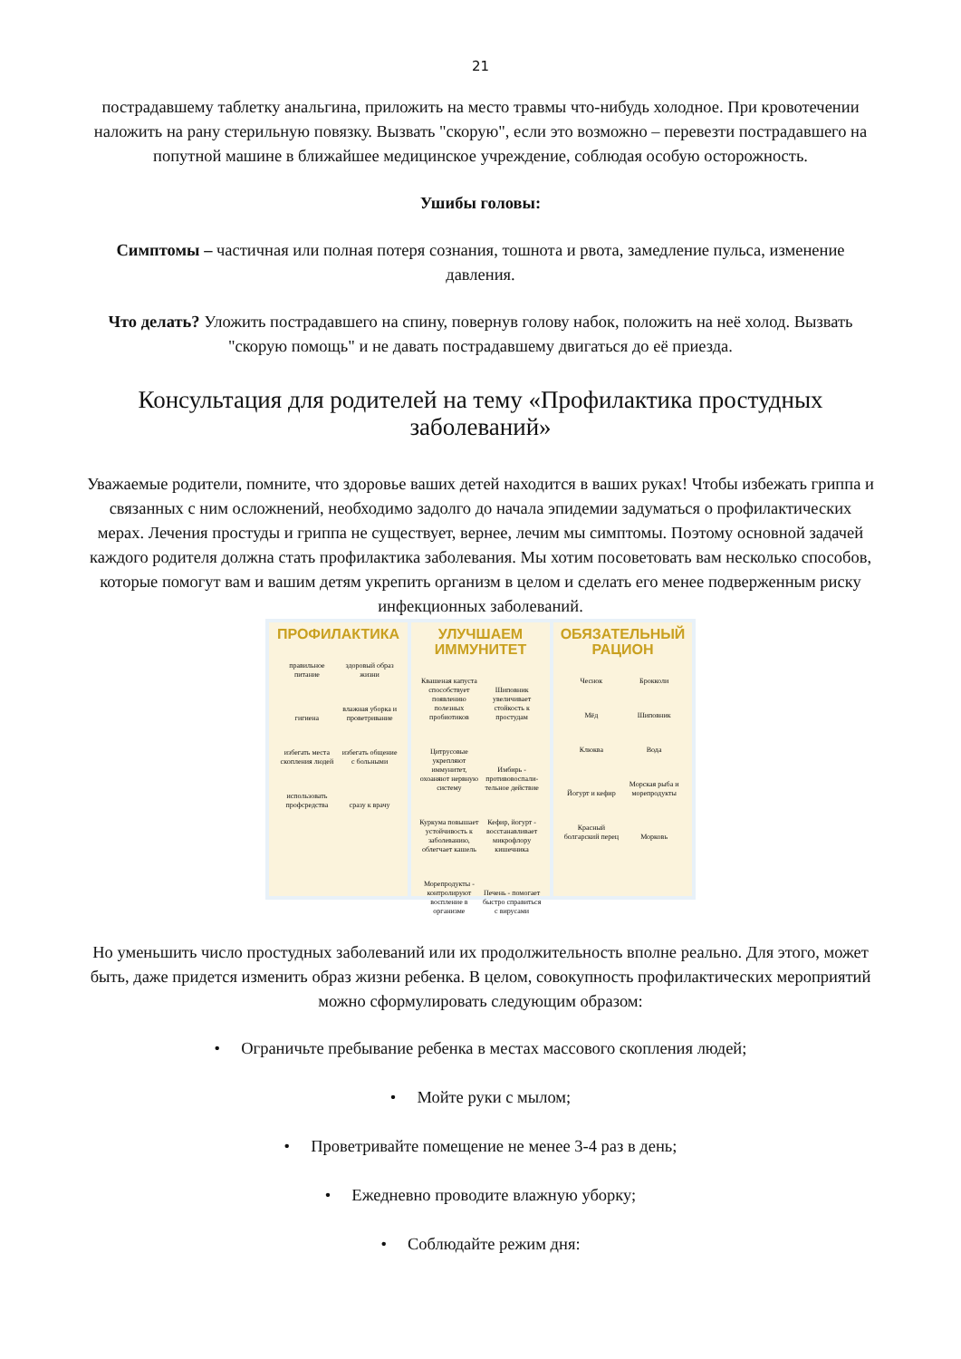21
пострадавшему таблетку анальгина, приложить на место травмы что-нибудь холодное. При кровотечении наложить на рану стерильную повязку. Вызвать "скорую", если это возможно – перевезти пострадавшего на попутной машине в ближайшее медицинское учреждение, соблюдая особую осторожность.
Ушибы головы:
Симптомы – частичная или полная потеря сознания, тошнота и рвота, замедление пульса, изменение давления.
Что делать? Уложить пострадавшего на спину, повернув голову набок, положить на неё холод. Вызвать "скорую помощь" и не давать пострадавшему двигаться до её приезда.
Консультация для родителей на тему «Профилактика простудных заболеваний»
Уважаемые родители, помните, что здоровье ваших детей находится в ваших руках! Чтобы избежать гриппа и связанных с ним осложнений, необходимо задолго до начала эпидемии задуматься о профилактических мерах. Лечения простуды и гриппа не существует, вернее, лечим мы симптомы. Поэтому основной задачей каждого родителя должна стать профилактика заболевания. Мы хотим посоветовать вам несколько способов, которые помогут вам и вашим детям укрепить организм в целом и сделать его менее подверженным риску инфекционных заболеваний.
ПРОФИЛАКТИКА
правильное питание здоровый образ жизни гигиена влажная уборка и проветривание избегать места скопления людей избегать общение с больными использовать профсредства сразу к врачу
УЛУЧШАЕМ ИММУНИТЕТ
Квашеная капуста способствует появлению полезных пробиотиков Шиповник увеличивает стойкость к простудам Цитрусовые укрепляют иммунитет, охоаняют нервную систему Имбирь - противовоспали-тельное действие Куркума повышает устойчивость к заболеванию, облегчает кашель Кефир, йогурт - восстанавливает микрофлору кишечника Морепродукты - контролируют воспление в организме Печень - помогает быстро справиться с вирусами
ОБЯЗАТЕЛЬНЫЙ РАЦИОН
Чеснок Брокколи Мёд Шиповник Клюква Вода Йогурт и кефир Морская рыба и морепродукты Красный болгарский перец Морковь
Но уменьшить число простудных заболеваний или их продолжительность вполне реально. Для этого, может быть, даже придется изменить образ жизни ребенка. В целом, совокупность профилактических мероприятий можно сформулировать следующим образом:
• Ограничьте пребывание ребенка в местах массового скопления людей;
• Мойте руки с мылом;
• Проветривайте помещение не менее 3-4 раз в день;
• Ежедневно проводите влажную уборку;
• Соблюдайте режим дня: